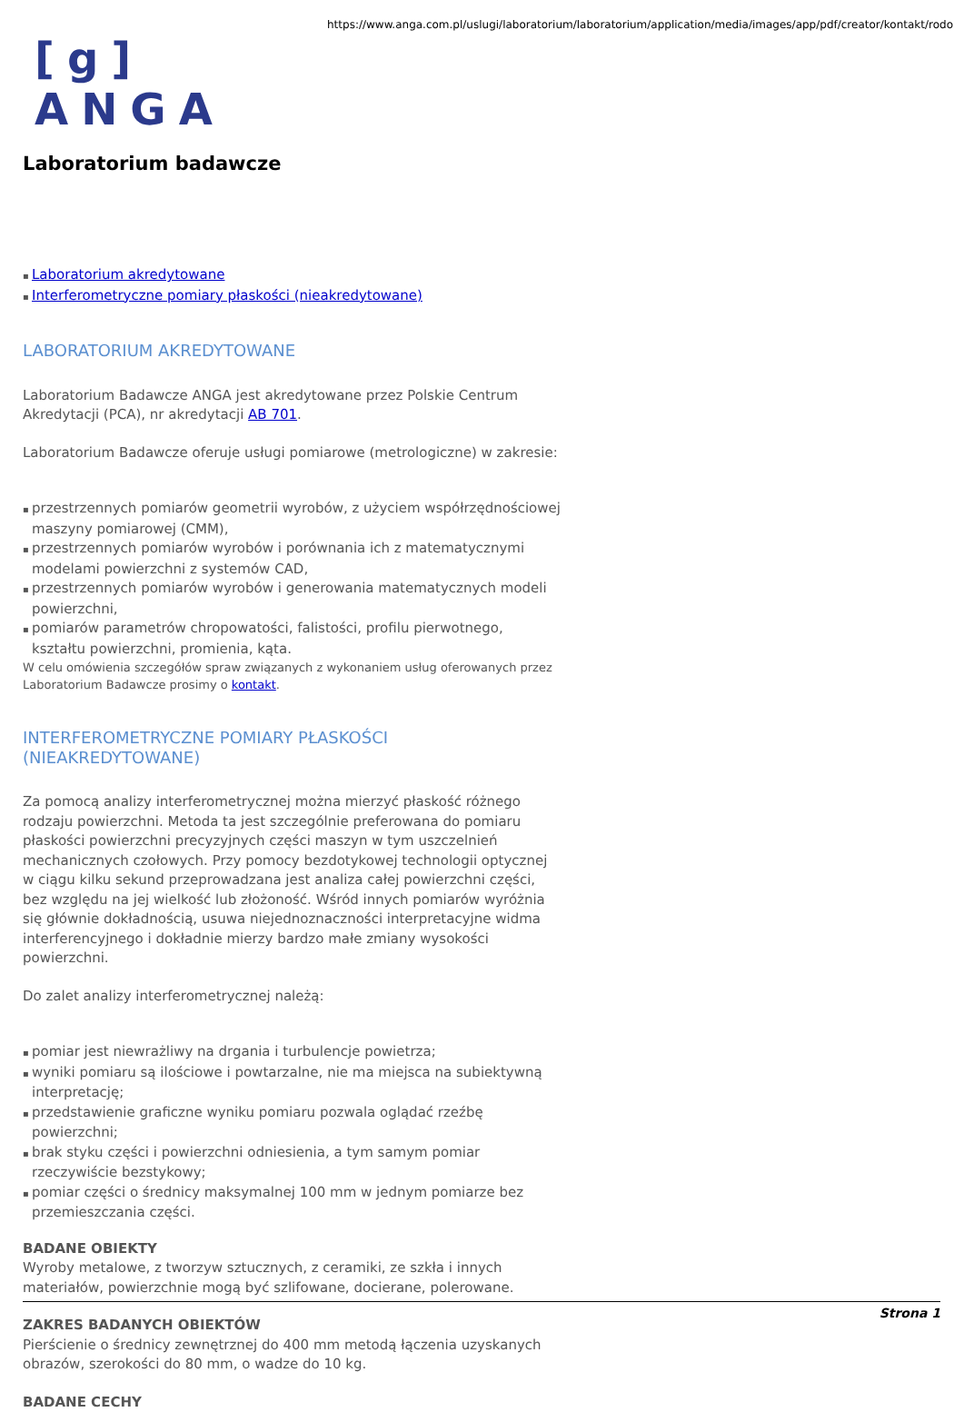[g] ANGA
https://www.anga.com.pl/uslugi/laboratorium/laboratorium/application/media/images/app/pdf/creator/kontakt/rodo
Laboratorium badawcze
Laboratorium akredytowane
Interferometryczne pomiary płaskości (nieakredytowane)
LABORATORIUM AKREDYTOWANE
Laboratorium Badawcze ANGA jest akredytowane przez Polskie Centrum Akredytacji (PCA), nr akredytacji AB 701.
Laboratorium Badawcze oferuje usługi pomiarowe (metrologiczne) w zakresie:
przestrzennych pomiarów geometrii wyrobów, z użyciem współrzędnościowej maszyny pomiarowej (CMM),
przestrzennych pomiarów wyrobów i porównania ich z matematycznymi modelami powierzchni z systemów CAD,
przestrzennych pomiarów wyrobów i generowania matematycznych modeli powierzchni,
pomiarów parametrów chropowatości, falistości, profilu pierwotnego, kształtu powierzchni, promienia, kąta.
W celu omówienia szczegółów spraw związanych z wykonaniem usług oferowanych przez Laboratorium Badawcze prosimy o kontakt.
INTERFEROMETRYCZNE POMIARY PŁASKOŚCI (NIEAKREDYTOWANE)
Za pomocą analizy interferometrycznej można mierzyć płaskość różnego rodzaju powierzchni. Metoda ta jest szczególnie preferowana do pomiaru płaskości powierzchni precyzyjnych części maszyn w tym uszczelnień mechanicznych czołowych. Przy pomocy bezdotykowej technologii optycznej w ciągu kilku sekund przeprowadzana jest analiza całej powierzchni części, bez względu na jej wielkość lub złożoność. Wśród innych pomiarów wyróżnia się głównie dokładnością, usuwa niejednoznaczności interpretacyjne widma interferencyjnego i dokładnie mierzy bardzo małe zmiany wysokości powierzchni.
Do zalet analizy interferometrycznej należą:
pomiar jest niewrażliwy na drgania i turbulencje powietrza;
wyniki pomiaru są ilościowe i powtarzalne, nie ma miejsca na subiektywną interpretację;
przedstawienie graficzne wyniku pomiaru pozwala oglądać rzeźbę powierzchni;
brak styku części i powierzchni odniesienia, a tym samym pomiar rzeczywiście bezstykowy;
pomiar części o średnicy maksymalnej 100 mm w jednym pomiarze bez przemieszczania części.
BADANE OBIEKTY
Wyroby metalowe, z tworzyw sztucznych, z ceramiki, ze szkła i innych materiałów, powierzchnie mogą być szlifowane, docierane, polerowane.
ZAKRES BADANYCH OBIEKTÓW
Pierścienie o średnicy zewnętrznej do 400 mm metodą łączenia uzyskanych obrazów, szerokości do 80 mm, o wadze do 10 kg.
BADANE CECHY
Strona 1